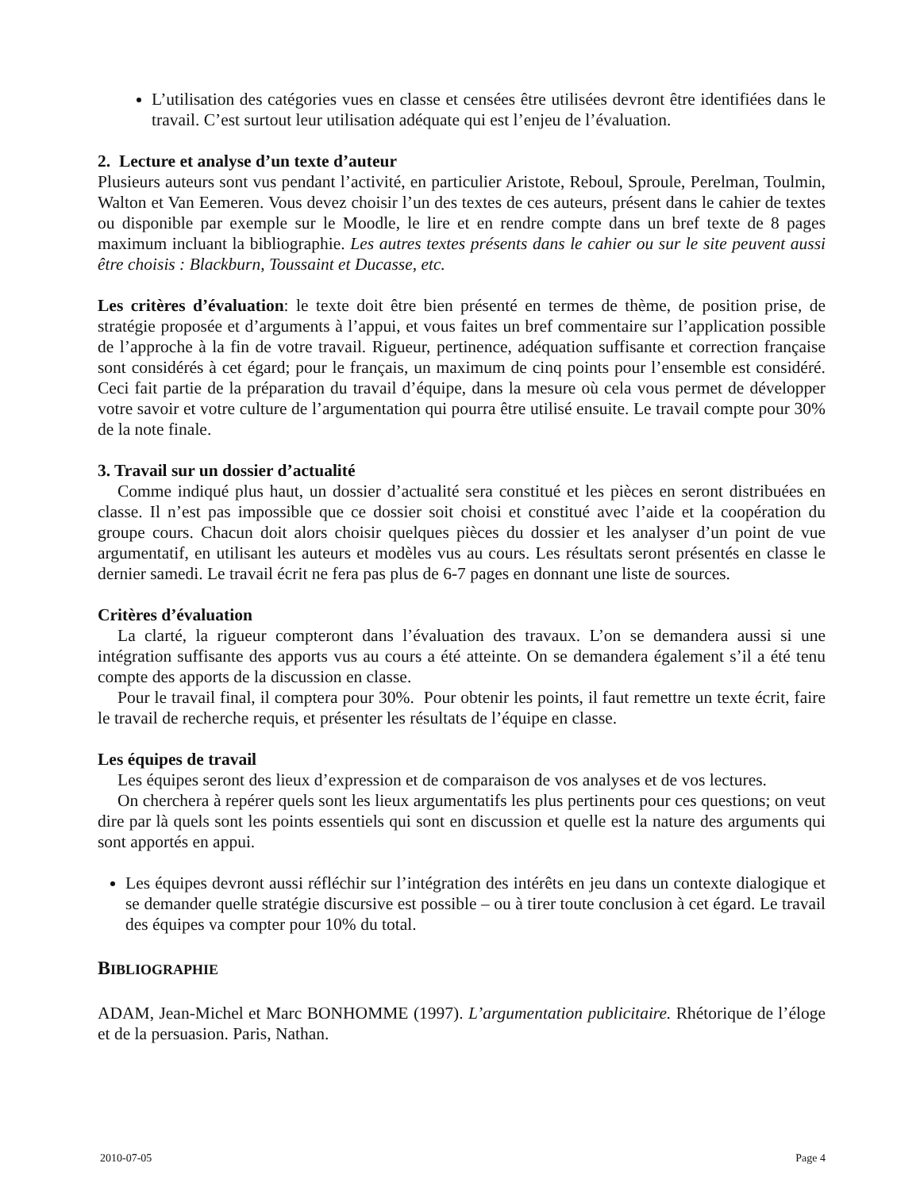L’utilisation des catégories vues en classe et censées être utilisées devront être identifiées dans le travail. C’est surtout leur utilisation adéquate qui est l’enjeu de l’évaluation.
2. Lecture et analyse d’un texte d’auteur
Plusieurs auteurs sont vus pendant l’activité, en particulier Aristote, Reboul, Sproule, Perelman, Toulmin, Walton et Van Eemeren. Vous devez choisir l’un des textes de ces auteurs, présent dans le cahier de textes ou disponible par exemple sur le Moodle, le lire et en rendre compte dans un bref texte de 8 pages maximum incluant la bibliographie. Les autres textes présents dans le cahier ou sur le site peuvent aussi être choisis : Blackburn, Toussaint et Ducasse, etc.
Les critères d’évaluation: le texte doit être bien présenté en termes de thème, de position prise, de stratégie proposée et d’arguments à l’appui, et vous faites un bref commentaire sur l’application possible de l’approche à la fin de votre travail. Rigueur, pertinence, adéquation suffisante et correction française sont considérés à cet égard; pour le français, un maximum de cinq points pour l’ensemble est considéré. Ceci fait partie de la préparation du travail d’équipe, dans la mesure où cela vous permet de développer votre savoir et votre culture de l’argumentation qui pourra être utilisé ensuite. Le travail compte pour 30% de la note finale.
3. Travail sur un dossier d’actualité
Comme indiqué plus haut, un dossier d’actualité sera constitué et les pièces en seront distribuées en classe. Il n’est pas impossible que ce dossier soit choisi et constitué avec l’aide et la coopération du groupe cours. Chacun doit alors choisir quelques pièces du dossier et les analyser d’un point de vue argumentatif, en utilisant les auteurs et modèles vus au cours. Les résultats seront présentés en classe le dernier samedi. Le travail écrit ne fera pas plus de 6-7 pages en donnant une liste de sources.
Critères d’évaluation
La clarté, la rigueur compteront dans l’évaluation des travaux. L’on se demandera aussi si une intégration suffisante des apports vus au cours a été atteinte. On se demandera également s’il a été tenu compte des apports de la discussion en classe.
Pour le travail final, il comptera pour 30%. Pour obtenir les points, il faut remettre un texte écrit, faire le travail de recherche requis, et présenter les résultats de l’équipe en classe.
Les équipes de travail
Les équipes seront des lieux d’expression et de comparaison de vos analyses et de vos lectures.
On cherchera à repérer quels sont les lieux argumentatifs les plus pertinents pour ces questions; on veut dire par là quels sont les points essentiels qui sont en discussion et quelle est la nature des arguments qui sont apportés en appui.
Les équipes devront aussi réfléchir sur l’intégration des intérêts en jeu dans un contexte dialogique et se demander quelle stratégie discursive est possible – ou à tirer toute conclusion à cet égard. Le travail des équipes va compter pour 10% du total.
BIBLIOGRAPHIE
ADAM, Jean-Michel et Marc BONHOMME (1997). L’argumentation publicitaire. Rhétorique de l’éloge et de la persuasion. Paris, Nathan.
2010-07-05 Page 4